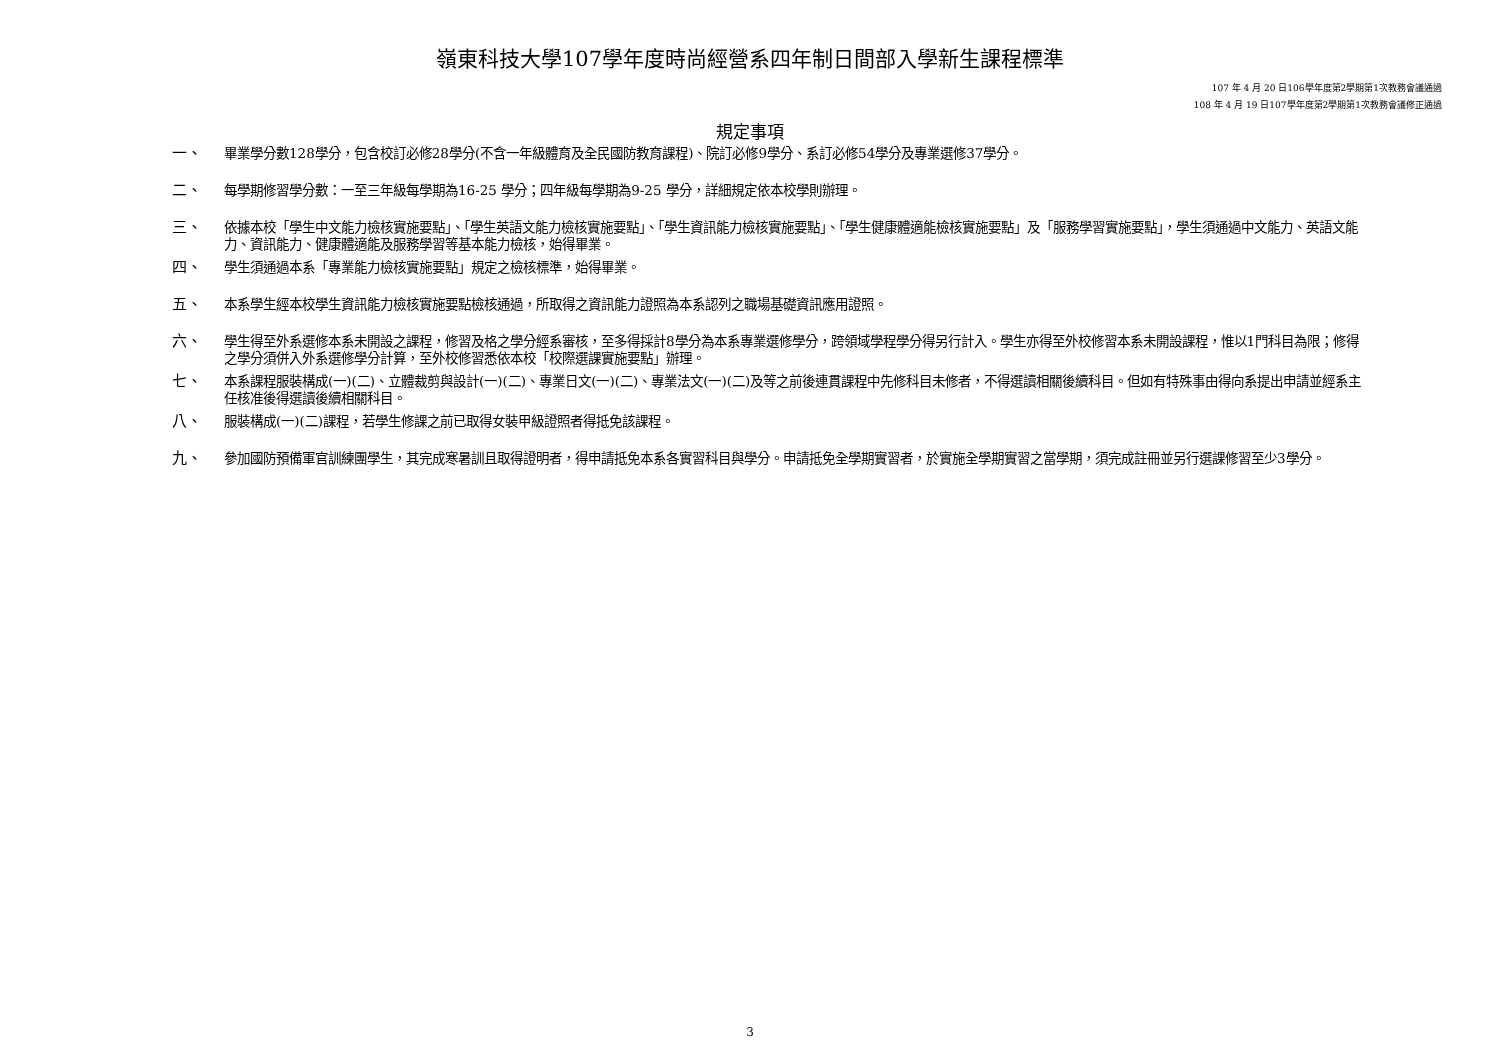嶺東科技大學107學年度時尚經營系四年制日間部入學新生課程標準
107 年 4 月 20 日106學年度第2學期第1次教務會議通過
108 年 4 月 19 日107學年度第2學期第1次教務會議修正通過
規定事項
一、 畢業學分數128學分，包含校訂必修28學分(不含一年級體育及全民國防教育課程)、院訂必修9學分、系訂必修54學分及專業選修37學分。
二、 每學期修習學分數：一至三年級每學期為16-25 學分；四年級每學期為9-25 學分，詳細規定依本校學則辦理。
三、 依據本校「學生中文能力檢核實施要點」、「學生英語文能力檢核實施要點」、「學生資訊能力檢核實施要點」、「學生健康體適能檢核實施要點」及「服務學習實施要點」，學生須通過中文能力、英語文能力、資訊能力、健康體適能及服務學習等基本能力檢核，始得畢業。
四、 學生須通過本系「專業能力檢核實施要點」規定之檢核標準，始得畢業。
五、 本系學生經本校學生資訊能力檢核實施要點檢核通過，所取得之資訊能力證照為本系認列之職場基礎資訊應用證照。
六、 學生得至外系選修本系未開設之課程，修習及格之學分經系審核，至多得採計8學分為本系專業選修學分，跨領域學程學分得另行計入。學生亦得至外校修習本系未開設課程，惟以1門科目為限；修得之學分須併入外系選修學分計算，至外校修習悉依本校「校際選課實施要點」辦理。
七、 本系課程服裝構成(一)(二)、立體裁剪與設計(一)(二)、專業日文(一)(二)、專業法文(一)(二)及等之前後連貫課程中先修科目未修者，不得選讀相關後續科目。但如有特殊事由得向系提出申請並經系主任核准後得選讀後續相關科目。
八、 服裝構成(一)(二)課程，若學生修課之前已取得女裝甲級證照者得抵免該課程。
九、 參加國防預備軍官訓練團學生，其完成寒暑訓且取得證明者，得申請抵免本系各實習科目與學分。申請抵免全學期實習者，於實施全學期實習之當學期，須完成註冊並另行選課修習至少3學分。
3